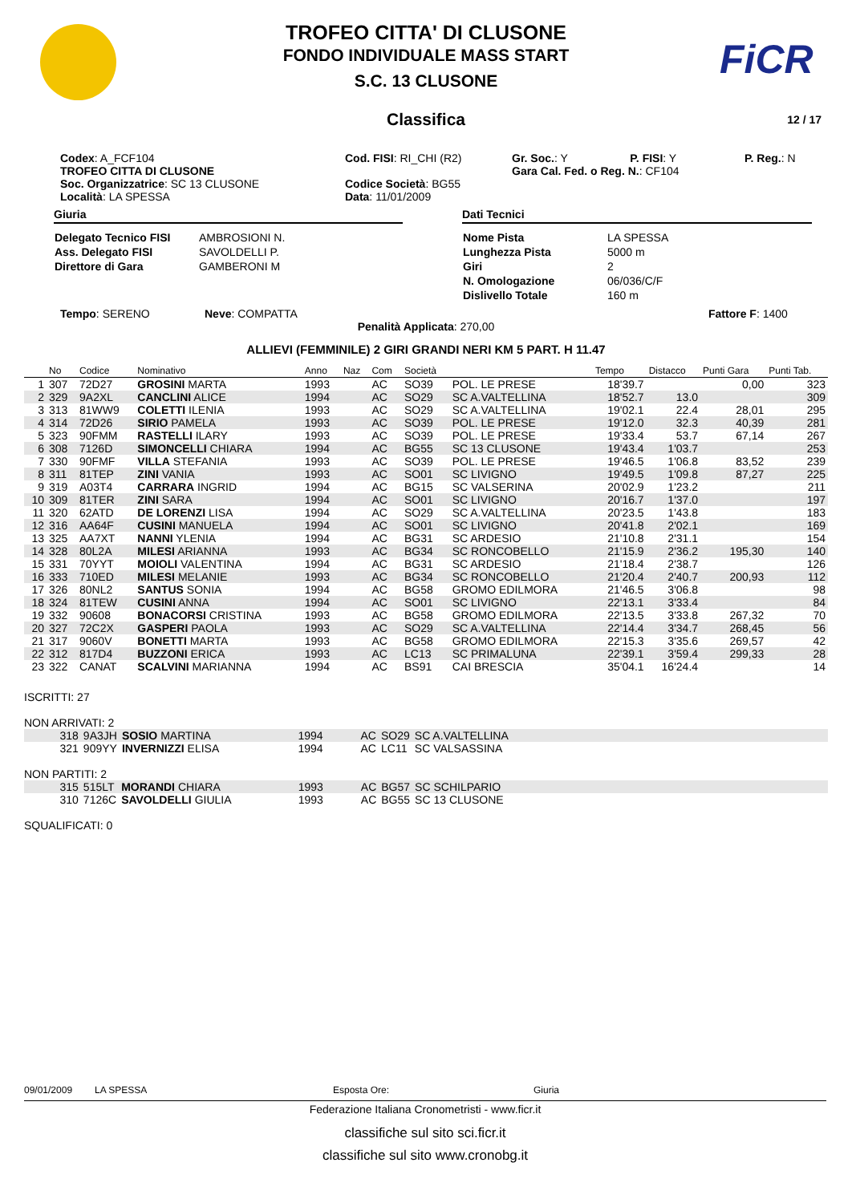FiCR
TROFEO CITTA' DI CLUSONE
FONDO INDIVIDUALE MASS START
S.C. 13 CLUSONE
Classifica 12 / 17
Codex: A_FCF104
TROFEO CITTA DI CLUSONE
Soc. Organizzatrice: SC 13 CLUSONE
Località: LA SPESSA
Cod. FISI: RI_CHI (R2)
Codice Società: BG55
Data: 11/01/2009
Gr. Soc.: Y P. FISI: Y
Gara Cal. Fed. o Reg. N.: CF104
P. Reg.: N
Giuria
| Delegato Tecnico FISI | AMBROSIONI N. |
| Ass. Delegato FISI | SAVOLDELLI P. |
| Direttore di Gara | GAMBERONI M |
Dati Tecnici
| Nome Pista | LA SPESSA |
| Lunghezza Pista | 5000 m |
| Giri | 2 |
| N. Omologazione | 06/036/C/F |
| Dislivello Totale | 160 m |
Tempo: SERENO Neve: COMPATTA Fattore F: 1400
Penalità Applicata: 270,00
ALLIEVI (FEMMINILE) 2 GIRI GRANDI NERI KM 5 PART. H 11.47
| | No | Codice | Nominativo | Anno | Naz | Com | Società | | Tempo | Distacco | Punti Gara | Punti Tab. |
| --- | --- | --- | --- | --- | --- | --- | --- | --- | --- | --- | --- | --- |
| 1 | 307 | 72D27 | GROSINI MARTA | 1993 | | AC | SO39 | POL. LE PRESE | 18'39.7 | | 0,00 | 323 |
| 2 | 329 | 9A2XL | CANCLINI ALICE | 1994 | | AC | SO29 | SC A.VALTELLINA | 18'52.7 | 13.0 | | 309 |
| 3 | 313 | 81WW9 | COLETTI ILENIA | 1993 | | AC | SO29 | SC A.VALTELLINA | 19'02.1 | 22.4 | 28,01 | 295 |
| 4 | 314 | 72D26 | SIRIO PAMELA | 1993 | | AC | SO39 | POL. LE PRESE | 19'12.0 | 32.3 | 40,39 | 281 |
| 5 | 323 | 90FMM | RASTELLI ILARY | 1993 | | AC | SO39 | POL. LE PRESE | 19'33.4 | 53.7 | 67,14 | 267 |
| 6 | 308 | 7126D | SIMONCELLI CHIARA | 1994 | | AC | BG55 | SC 13 CLUSONE | 19'43.4 | 1'03.7 | | 253 |
| 7 | 330 | 90FMF | VILLA STEFANIA | 1993 | | AC | SO39 | POL. LE PRESE | 19'46.5 | 1'06.8 | 83,52 | 239 |
| 8 | 311 | 81TEP | ZINI VANIA | 1993 | | AC | SO01 | SC LIVIGNO | 19'49.5 | 1'09.8 | 87,27 | 225 |
| 9 | 319 | A03T4 | CARRARA INGRID | 1994 | | AC | BG15 | SC VALSERINA | 20'02.9 | 1'23.2 | | 211 |
| 10 | 309 | 81TER | ZINI SARA | 1994 | | AC | SO01 | SC LIVIGNO | 20'16.7 | 1'37.0 | | 197 |
| 11 | 320 | 62ATD | DE LORENZI LISA | 1994 | | AC | SO29 | SC A.VALTELLINA | 20'23.5 | 1'43.8 | | 183 |
| 12 | 316 | AA64F | CUSINI MANUELA | 1994 | | AC | SO01 | SC LIVIGNO | 20'41.8 | 2'02.1 | | 169 |
| 13 | 325 | AA7XT | NANNI YLENIA | 1994 | | AC | BG31 | SC ARDESIO | 21'10.8 | 2'31.1 | | 154 |
| 14 | 328 | 80L2A | MILESI ARIANNA | 1993 | | AC | BG34 | SC RONCOBELLO | 21'15.9 | 2'36.2 | 195,30 | 140 |
| 15 | 331 | 70YYT | MOIOLI VALENTINA | 1994 | | AC | BG31 | SC ARDESIO | 21'18.4 | 2'38.7 | | 126 |
| 16 | 333 | 710ED | MILESI MELANIE | 1993 | | AC | BG34 | SC RONCOBELLO | 21'20.4 | 2'40.7 | 200,93 | 112 |
| 17 | 326 | 80NL2 | SANTUS SONIA | 1994 | | AC | BG58 | GROMO EDILMORA | 21'46.5 | 3'06.8 | | 98 |
| 18 | 324 | 81TEW | CUSINI ANNA | 1994 | | AC | SO01 | SC LIVIGNO | 22'13.1 | 3'33.4 | | 84 |
| 19 | 332 | 90608 | BONACORSI CRISTINA | 1993 | | AC | BG58 | GROMO EDILMORA | 22'13.5 | 3'33.8 | 267,32 | 70 |
| 20 | 327 | 72C2X | GASPERI PAOLA | 1993 | | AC | SO29 | SC A.VALTELLINA | 22'14.4 | 3'34.7 | 268,45 | 56 |
| 21 | 317 | 9060V | BONETTI MARTA | 1993 | | AC | BG58 | GROMO EDILMORA | 22'15.3 | 3'35.6 | 269,57 | 42 |
| 22 | 312 | 817D4 | BUZZONI ERICA | 1993 | | AC | LC13 | SC PRIMALUNA | 22'39.1 | 3'59.4 | 299,33 | 28 |
| 23 | 322 | CANAT | SCALVINI MARIANNA | 1994 | | AC | BS91 | CAI BRESCIA | 35'04.1 | 16'24.4 | | 14 |
ISCRITTI: 27
NON ARRIVATI: 2
| | 318 | 9A3JH | SOSIO MARTINA | 1994 | AC | SO29 | SC A.VALTELLINA |
| | 321 | 909YY | INVERNIZZI ELISA | 1994 | AC | LC11 | SC VALSASSINA |
NON PARTITI: 2
| | 315 | 515LT | MORANDI CHIARA | 1993 | AC | BG57 | SC SCHILPARIO |
| | 310 | 7126C | SAVOLDELLI GIULIA | 1993 | AC | BG55 | SC 13 CLUSONE |
SQUALIFICATI: 0
09/01/2009 LA SPESSA Esposta Ore: Giuria
Federazione Italiana Cronometristi - www.ficr.it
classifiche sul sito sci.ficr.it
classifiche sul sito www.cronobg.it